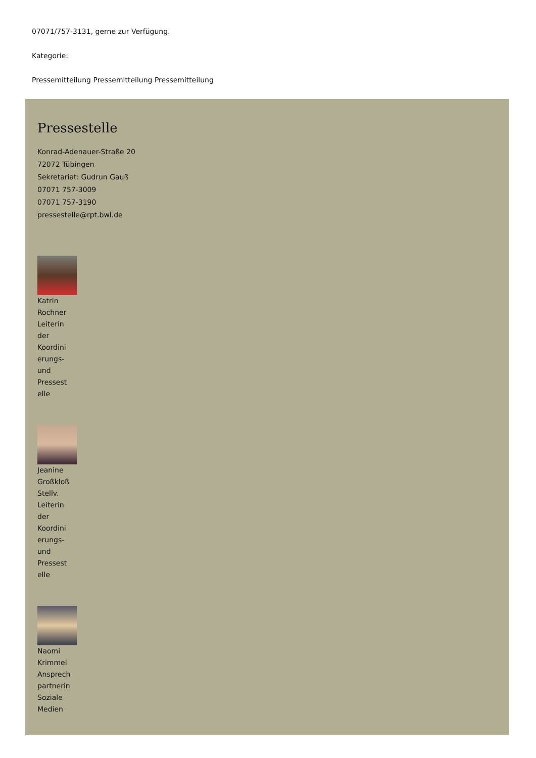07071/757-3131, gerne zur Verfügung.
Kategorie:
Pressemitteilung Pressemitteilung Pressemitteilung
Pressestelle
Konrad-Adenauer-Straße 20
72072 Tübingen
Sekretariat: Gudrun Gauß
07071 757-3009
07071 757-3190
pressestelle@rpt.bwl.de
Katrin
Rochner
Leiterin
der
Koordini
erungs-
und
Pressest
elle
Jeanine
Großkloß
Stellv.
Leiterin
der
Koordini
erungs-
und
Pressest
elle
Naomi
Krimmel
Ansprech
partnerin
Soziale
Medien